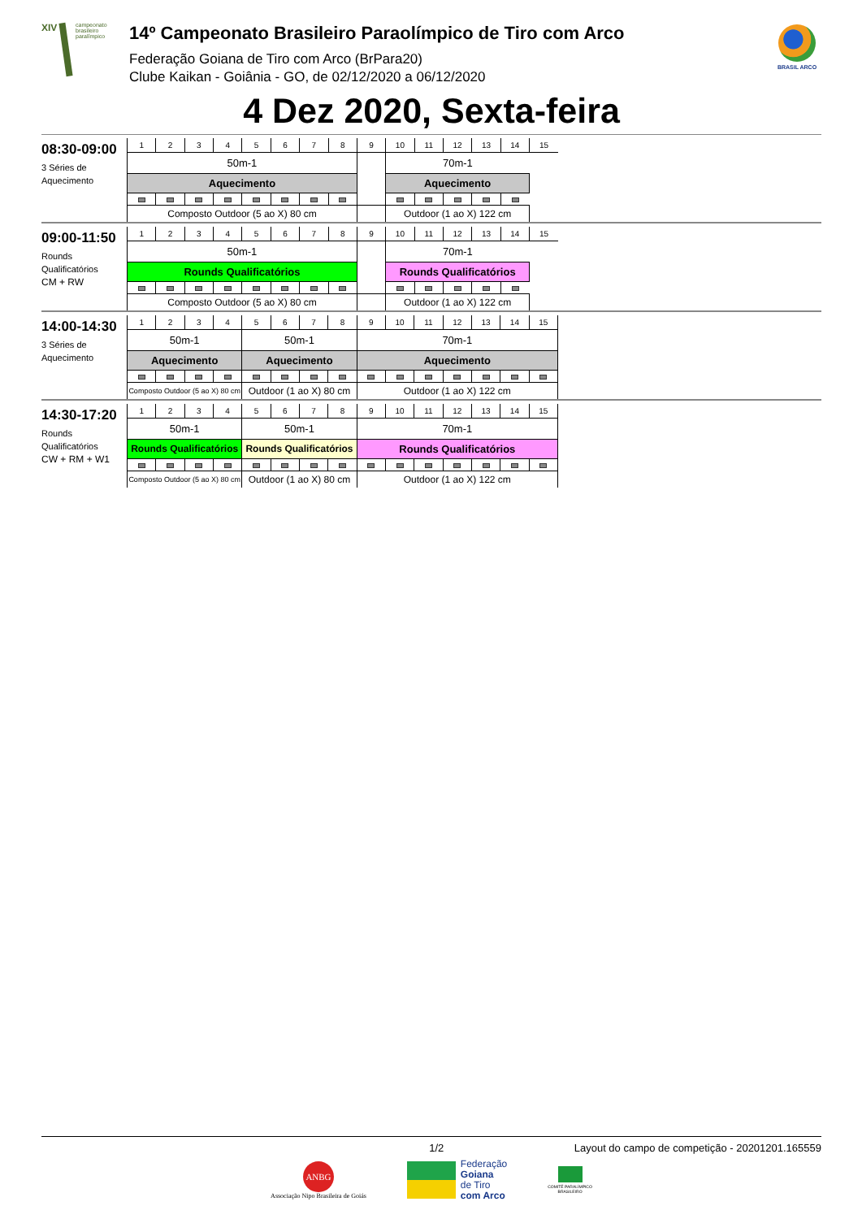XIV
campeonato
brasileiro
paralímpico
14º Campeonato Brasileiro Paraolímpico de Tiro com Arco
Federação Goiana de Tiro com Arco (BrPara20)
Clube Kaikan - Goiânia - GO, de 02/12/2020 a 06/12/2020
BRASIL ARCO
4 Dez 2020, Sexta-feira
08:30-09:00
3 Séries de Aquecimento
| 1 | 2 | 3 | 4 | 5 | 6 | 7 | 8 | 9 | 10 | 11 | 12 | 13 | 14 | 15 |
| 50m-1 | | | | | | | | | 70m-1 | | | | | |
| Aquecimento | | | | | | | | | Aquecimento | | | | | |
| Composto Outdoor (5 ao X) 80 cm | | | | | | | | | Outdoor (1 ao X) 122 cm | | | | | |
09:00-11:50
Rounds Qualificatórios
CM + RW
| 1 | 2 | 3 | 4 | 5 | 6 | 7 | 8 | 9 | 10 | 11 | 12 | 13 | 14 | 15 |
| 50m-1 | | | | | | | | | 70m-1 | | | | | |
| Rounds Qualificatórios | | | | | | | | | Rounds Qualificatórios | | | | | |
| Composto Outdoor (5 ao X) 80 cm | | | | | | | | | Outdoor (1 ao X) 122 cm | | | | | |
14:00-14:30
3 Séries de Aquecimento
| 1 | 2 | 3 | 4 | 5 | 6 | 7 | 8 | 9 | 10 | 11 | 12 | 13 | 14 | 15 |
| 50m-1 | | | | 50m-1 | | | | 70m-1 | | | | | | |
| Aquecimento | | | | Aquecimento | | | | Aquecimento | | | | | | |
| Composto Outdoor (5 ao X) 80 cm | | | | Outdoor (1 ao X) 80 cm | | | | Outdoor (1 ao X) 122 cm | | | | | | |
14:30-17:20
Rounds Qualificatórios
CW + RM + W1
| 1 | 2 | 3 | 4 | 5 | 6 | 7 | 8 | 9 | 10 | 11 | 12 | 13 | 14 | 15 |
| 50m-1 | | | | 50m-1 | | | | 70m-1 | | | | | | |
| Rounds Qualificatórios | | | | Rounds Qualificatórios | | | | Rounds Qualificatórios | | | | | | |
| Composto Outdoor (5 ao X) 80 cm | | | | Outdoor (1 ao X) 80 cm | | | | Outdoor (1 ao X) 122 cm | | | | | | |
1/2 Layout do campo de competição - 20201201.165559
ANBG
Associação Nipo Brasileira de Goiás
Federação
Goiana
de Tiro
com Arco
COMITÊ PARALÍMPICO
BRASILEIRO